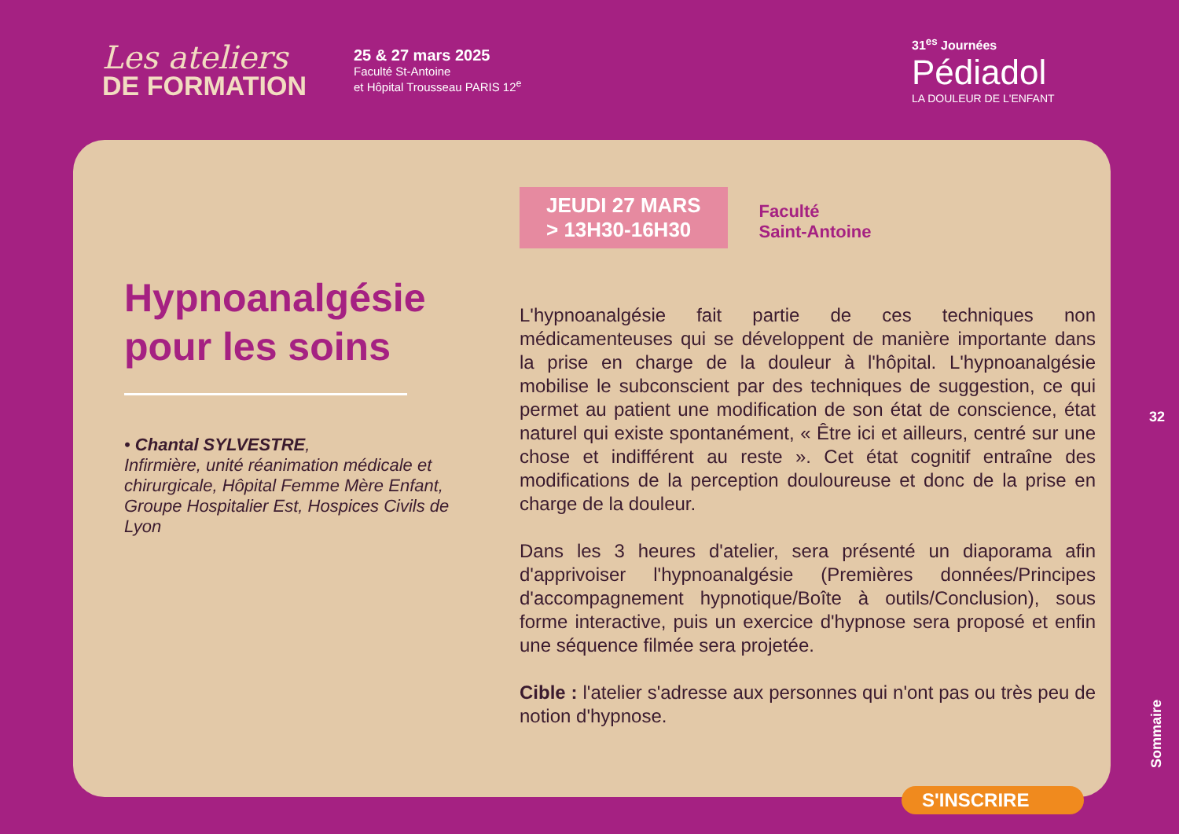Les ateliers
DE FORMATION
25 & 27 mars 2025
Faculté St-Antoine
et Hôpital Trousseau PARIS 12<sup>e</sup>
31<sup>es</sup> Journées
Pédiadol
LA DOULEUR DE L'ENFANT
Hypnoanalgésie pour les soins
• Chantal SYLVESTRE,
Infirmière, unité réanimation médicale et chirurgicale, Hôpital Femme Mère Enfant, Groupe Hospitalier Est, Hospices Civils de Lyon
JEUDI 27 MARS
> 13H30-16H30
Faculté
Saint-Antoine
L'hypnoanalgésie fait partie de ces techniques non médicamenteuses qui se développent de manière importante dans la prise en charge de la douleur à l'hôpital. L'hypnoanalgésie mobilise le subconscient par des techniques de suggestion, ce qui permet au patient une modification de son état de conscience, état naturel qui existe spontanément, « Être ici et ailleurs, centré sur une chose et indifférent au reste ». Cet état cognitif entraîne des modifications de la perception douloureuse et donc de la prise en charge de la douleur.
Dans les 3 heures d'atelier, sera présenté un diaporama afin d'apprivoiser l'hypnoanalgésie (Premières données/Principes d'accompagnement hypnotique/Boîte à outils/Conclusion), sous forme interactive, puis un exercice d'hypnose sera proposé et enfin une séquence filmée sera projetée.
Cible : l'atelier s'adresse aux personnes qui n'ont pas ou très peu de notion d'hypnose.
S'INSCRIRE
32
Sommaire